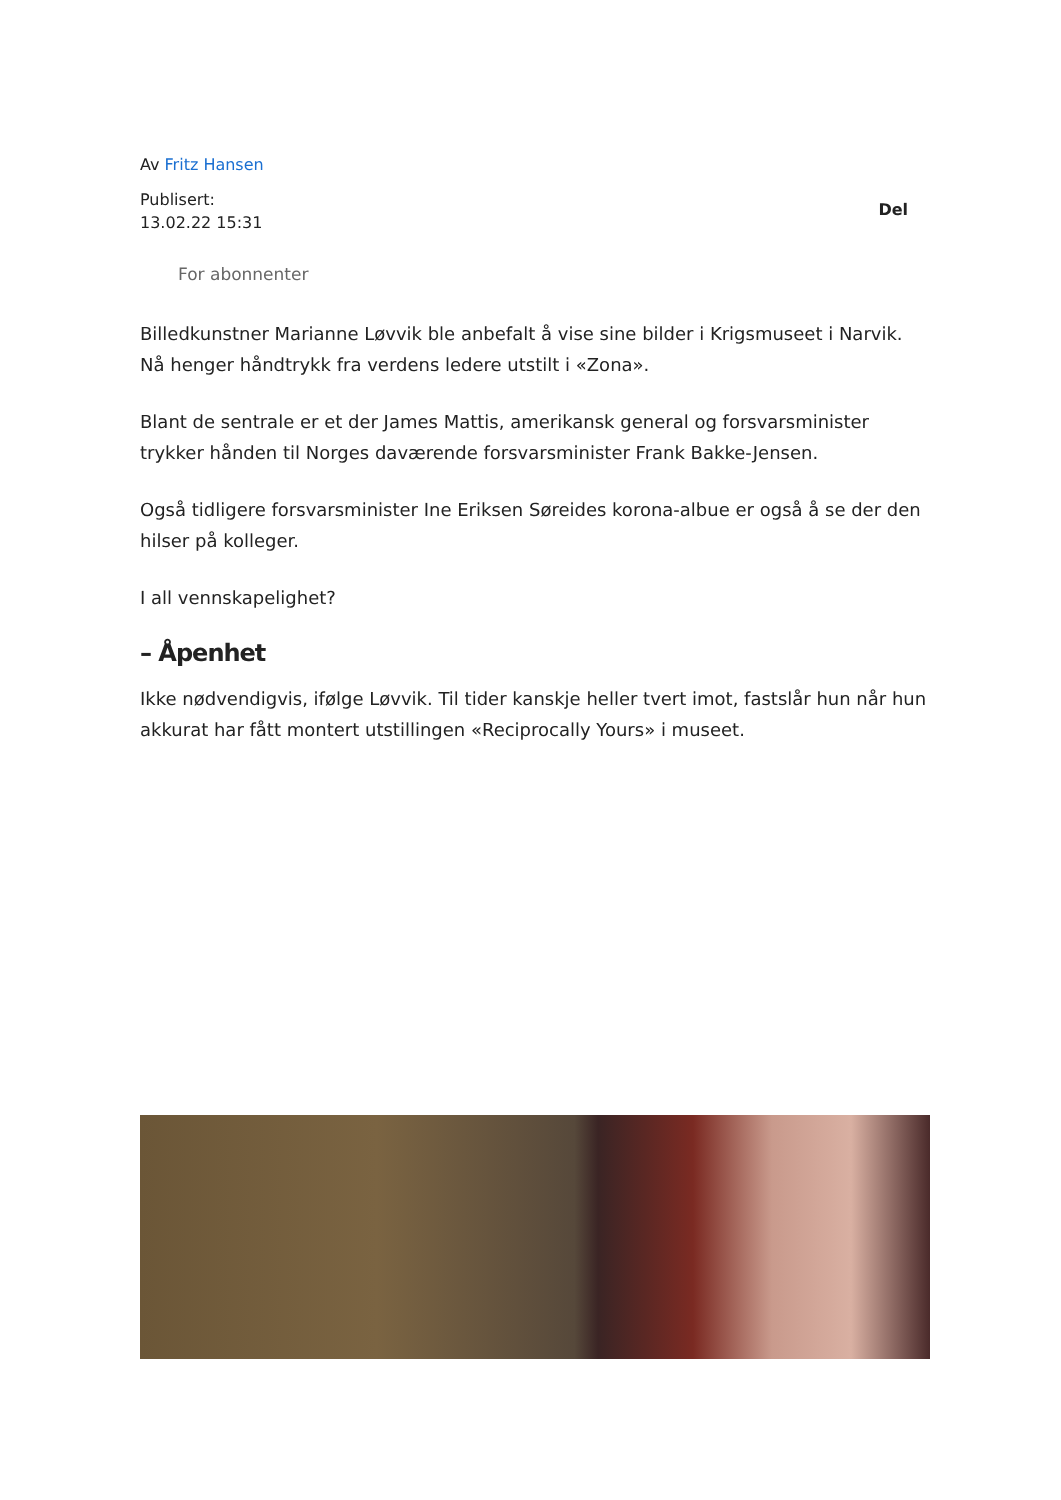Av Fritz Hansen
Publisert:
13.02.22 15:31
Del
For abonnenter
Billedkunstner Marianne Løvvik ble anbefalt å vise sine bilder i Krigsmuseet i Narvik. Nå henger håndtrykk fra verdens ledere utstilt i «Zona».
Blant de sentrale er et der James Mattis, amerikansk general og forsvarsminister trykker hånden til Norges daværende forsvarsminister Frank Bakke-Jensen.
Også tidligere forsvarsminister Ine Eriksen Søreides korona-albue er også å se der den hilser på kolleger.
I all vennskapelighet?
– Åpenhet
Ikke nødvendigvis, ifølge Løvvik. Til tider kanskje heller tvert imot, fastslår hun når hun akkurat har fått montert utstillingen «Reciprocally Yours» i museet.